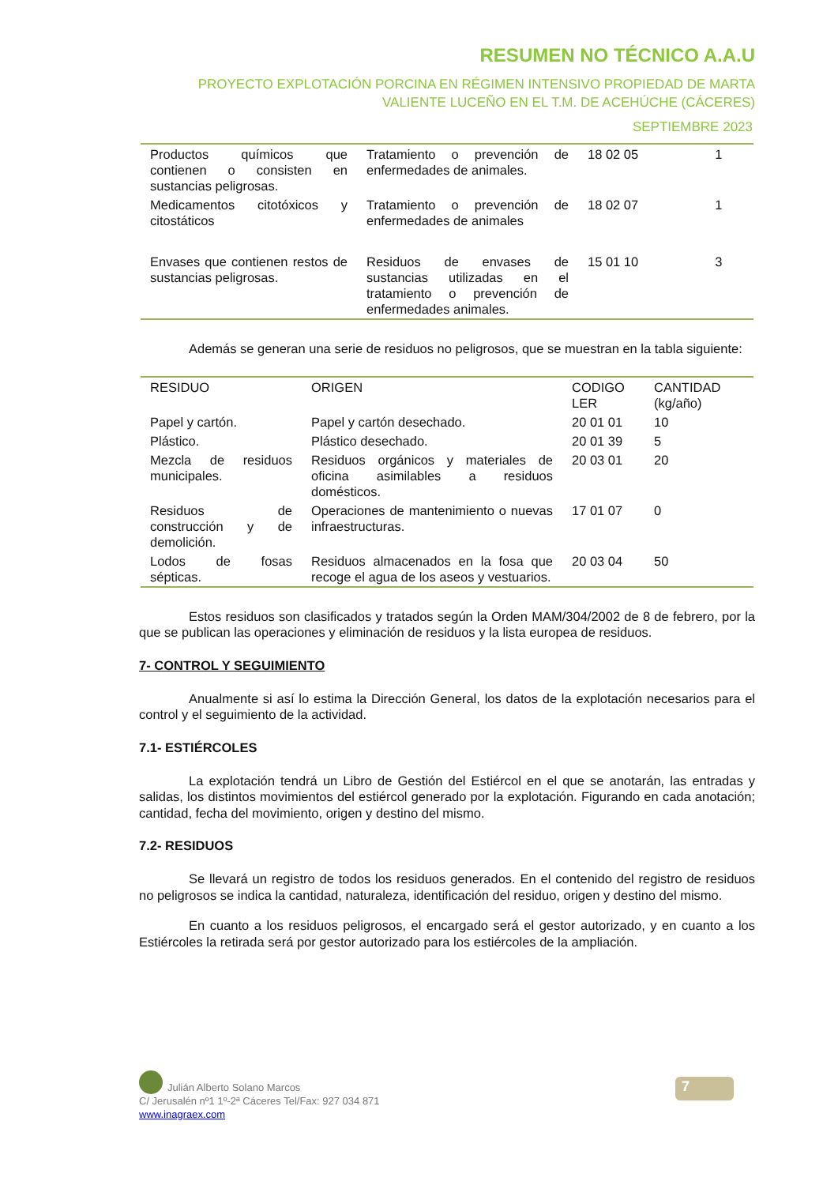RESUMEN NO TÉCNICO A.A.U
PROYECTO EXPLOTACIÓN PORCINA EN RÉGIMEN INTENSIVO PROPIEDAD DE MARTA VALIENTE LUCEÑO EN EL T.M. DE ACEHÚCHE (CÁCERES)
SEPTIEMBRE 2023
| Productos químicos que contienen o consisten en sustancias peligrosas. | Tratamiento o prevención de enfermedades de animales. | 18 02 05 | 1 |
| Medicamentos citotóxicos y citostáticos | Tratamiento o prevención de enfermedades de animales | 18 02 07 | 1 |
| Envases que contienen restos de sustancias peligrosas. | Residuos de envases de sustancias utilizadas en el tratamiento o prevención de enfermedades animales. | 15 01 10 | 3 |
Además se generan una serie de residuos no peligrosos, que se muestran en la tabla siguiente:
| RESIDUO | ORIGEN | CODIGO LER | CANTIDAD (kg/año) |
| --- | --- | --- | --- |
| Papel y cartón. | Papel y cartón desechado. | 20 01 01 | 10 |
| Plástico. | Plástico desechado. | 20 01 39 | 5 |
| Mezcla de residuos municipales. | Residuos orgánicos y materiales de oficina asimilables a residuos domésticos. | 20 03 01 | 20 |
| Residuos de construcción y de demolición. | Operaciones de mantenimiento o nuevas infraestructuras. | 17 01 07 | 0 |
| Lodos de fosas sépticas. | Residuos almacenados en la fosa que recoge el agua de los aseos y vestuarios. | 20 03 04 | 50 |
Estos residuos son clasificados y tratados según la Orden MAM/304/2002 de 8 de febrero, por la que se publican las operaciones y eliminación de residuos y la lista europea de residuos.
7- CONTROL Y SEGUIMIENTO
Anualmente si así lo estima la Dirección General, los datos de la explotación necesarios para el control y el seguimiento de la actividad.
7.1- ESTIÉRCOLES
La explotación tendrá un Libro de Gestión del Estiércol en el que se anotarán, las entradas y salidas, los distintos movimientos del estiércol generado por la explotación. Figurando en cada anotación; cantidad, fecha del movimiento, origen y destino del mismo.
7.2- RESIDUOS
Se llevará un registro de todos los residuos generados. En el contenido del registro de residuos no peligrosos se indica la cantidad, naturaleza, identificación del residuo, origen y destino del mismo.
En cuanto a los residuos peligrosos, el encargado será el gestor autorizado, y en cuanto a los Estiércoles la retirada será por gestor autorizado para los estiércoles de la ampliación.
Julián Alberto Solano Marcos
C/ Jerusalén nº1 1º-2ª Cáceres Tel/Fax: 927 034 871
www.inagraex.com
7